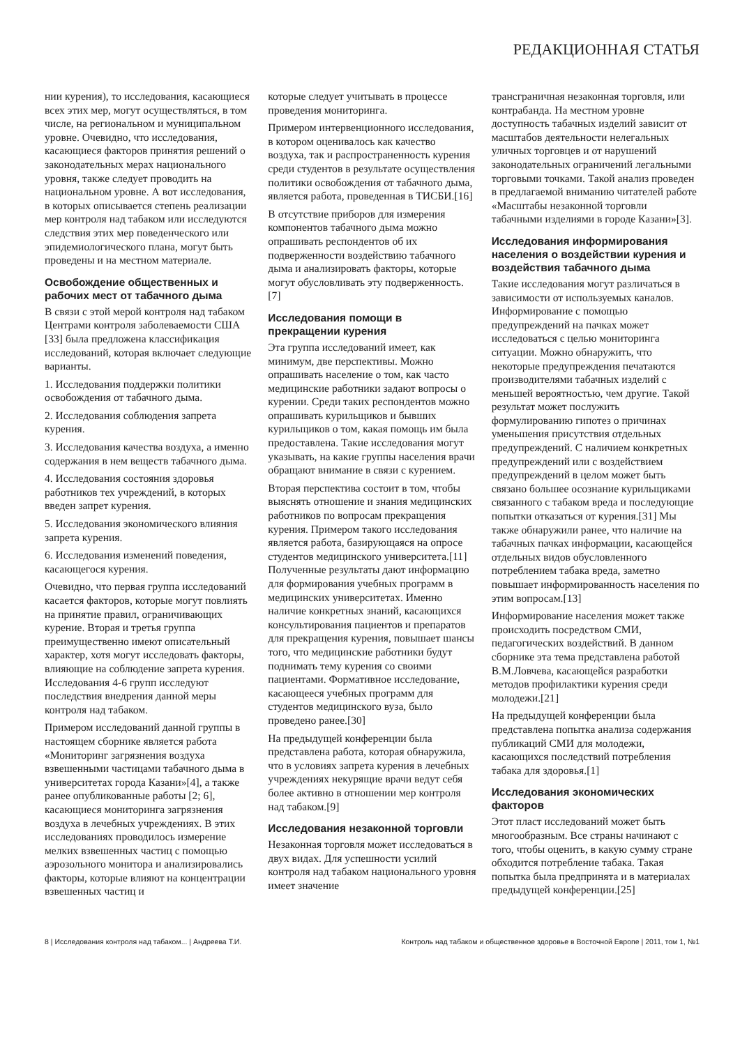РЕДАКЦИОННАЯ СТАТЬЯ
нии курения), то исследования, касающиеся всех этих мер, могут осуществляться, в том числе, на региональном и муниципальном уровне. Очевидно, что исследования, касающиеся факторов принятия решений о законодательных мерах национального уровня, также следует проводить на национальном уровне. А вот исследования, в которых описывается степень реализации мер контроля над табаком или исследуются следствия этих мер поведенческого или эпидемиологического плана, могут быть проведены и на местном материале.
Освобождение общественных и рабочих мест от табачного дыма
В связи с этой мерой контроля над табаком Центрами контроля заболеваемости США [33] была предложена классификация исследований, которая включает следующие варианты.
1. Исследования поддержки политики освобождения от табачного дыма.
2. Исследования соблюдения запрета курения.
3. Исследования качества воздуха, а именно содержания в нем веществ табачного дыма.
4. Исследования состояния здоровья работников тех учреждений, в которых введен запрет курения.
5. Исследования экономического влияния запрета курения.
6. Исследования изменений поведения, касающегося курения.
Очевидно, что первая группа исследований касается факторов, которые могут повлиять на принятие правил, ограничивающих курение. Вторая и третья группа преимущественно имеют описательный характер, хотя могут исследовать факторы, влияющие на соблюдение запрета курения. Исследования 4-6 групп исследуют последствия внедрения данной меры контроля над табаком.
Примером исследований данной группы в настоящем сборнике является работа «Мониторинг загрязнения воздуха взвешенными частицами табачного дыма в университетах города Казани»[4], а также ранее опубликованные работы [2; 6], касающиеся мониторинга загрязнения воздуха в лечебных учреждениях. В этих исследованиях проводилось измерение мелких взвешенных частиц с помощью аэрозольного монитора и анализировались факторы, которые влияют на концентрации взвешенных частиц и
которые следует учитывать в процессе проведения мониторинга.
Примером интервенционного исследования, в котором оценивалось как качество воздуха, так и распространенность курения среди студентов в результате осуществления политики освобождения от табачного дыма, является работа, проведенная в ТИСБИ.[16]
В отсутствие приборов для измерения компонентов табачного дыма можно опрашивать респондентов об их подверженности воздействию табачного дыма и анализировать факторы, которые могут обусловливать эту подверженность.[7]
Исследования помощи в прекращении курения
Эта группа исследований имеет, как минимум, две перспективы. Можно опрашивать население о том, как часто медицинские работники задают вопросы о курении. Среди таких респондентов можно опрашивать курильщиков и бывших курильщиков о том, какая помощь им была предоставлена. Такие исследования могут указывать, на какие группы населения врачи обращают внимание в связи с курением.
Вторая перспектива состоит в том, чтобы выяснять отношение и знания медицинских работников по вопросам прекращения курения. Примером такого исследования является работа, базирующаяся на опросе студентов медицинского университета.[11] Полученные результаты дают информацию для формирования учебных программ в медицинских университетах. Именно наличие конкретных знаний, касающихся консультирования пациентов и препаратов для прекращения курения, повышает шансы того, что медицинские работники будут поднимать тему курения со своими пациентами. Формативное исследование, касающееся учебных программ для студентов медицинского вуза, было проведено ранее.[30]
На предыдущей конференции была представлена работа, которая обнаружила, что в условиях запрета курения в лечебных учреждениях некурящие врачи ведут себя более активно в отношении мер контроля над табаком.[9]
Исследования незаконной торговли
Незаконная торговля может исследоваться в двух видах. Для успешности усилий контроля над табаком национального уровня имеет значение
трансграничная незаконная торговля, или контрабанда. На местном уровне доступность табачных изделий зависит от масштабов деятельности нелегальных уличных торговцев и от нарушений законодательных ограничений легальными торговыми точками. Такой анализ проведен в предлагаемой вниманию читателей работе «Масштабы незаконной торговли табачными изделиями в городе Казани»[3].
Исследования информирования населения о воздействии курения и воздействия табачного дыма
Такие исследования могут различаться в зависимости от используемых каналов. Информирование с помощью предупреждений на пачках может исследоваться с целью мониторинга ситуации. Можно обнаружить, что некоторые предупреждения печатаются производителями табачных изделий с меньшей вероятностью, чем другие. Такой результат может послужить формулированию гипотез о причинах уменьшения присутствия отдельных предупреждений. С наличием конкретных предупреждений или с воздействием предупреждений в целом может быть связано большее осознание курильщиками связанного с табаком вреда и последующие попытки отказаться от курения.[31] Мы также обнаружили ранее, что наличие на табачных пачках информации, касающейся отдельных видов обусловленного потреблением табака вреда, заметно повышает информированность населения по этим вопросам.[13]
Информирование населения может также происходить посредством СМИ, педагогических воздействий. В данном сборнике эта тема представлена работой В.М.Ловчева, касающейся разработки методов профилактики курения среди молодежи.[21]
На предыдущей конференции была представлена попытка анализа содержания публикаций СМИ для молодежи, касающихся последствий потребления табака для здоровья.[1]
Исследования экономических факторов
Этот пласт исследований может быть многообразным. Все страны начинают с того, чтобы оценить, в какую сумму стране обходится потребление табака. Такая попытка была предпринята и в материалах предыдущей конференции.[25]
8 | Исследования контроля над табаком... | Андреева Т.И. Контроль над табаком и общественное здоровье в Восточной Европе | 2011, том 1, №1